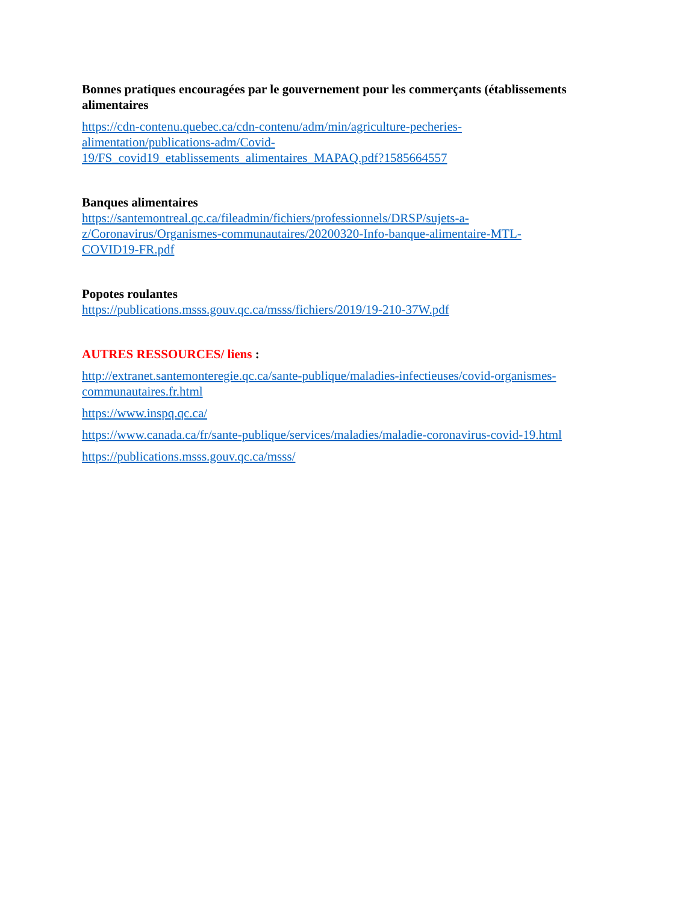Bonnes pratiques encouragées par le gouvernement pour les commerçants (établissements alimentaires
https://cdn-contenu.quebec.ca/cdn-contenu/adm/min/agriculture-pecheries-
alimentation/publications-adm/Covid-
19/FS_covid19_etablissements_alimentaires_MAPAQ.pdf?1585664557
Banques alimentaires
https://santemontreal.qc.ca/fileadmin/fichiers/professionnels/DRSP/sujets-a-
z/Coronavirus/Organismes-communautaires/20200320-Info-banque-alimentaire-MTL-
COVID19-FR.pdf
Popotes roulantes
https://publications.msss.gouv.qc.ca/msss/fichiers/2019/19-210-37W.pdf
AUTRES RESSOURCES/ liens :
http://extranet.santemonteregie.qc.ca/sante-publique/maladies-infectieuses/covid-organismes-communautaires.fr.html
https://www.inspq.qc.ca/
https://www.canada.ca/fr/sante-publique/services/maladies/maladie-coronavirus-covid-19.html
https://publications.msss.gouv.qc.ca/msss/